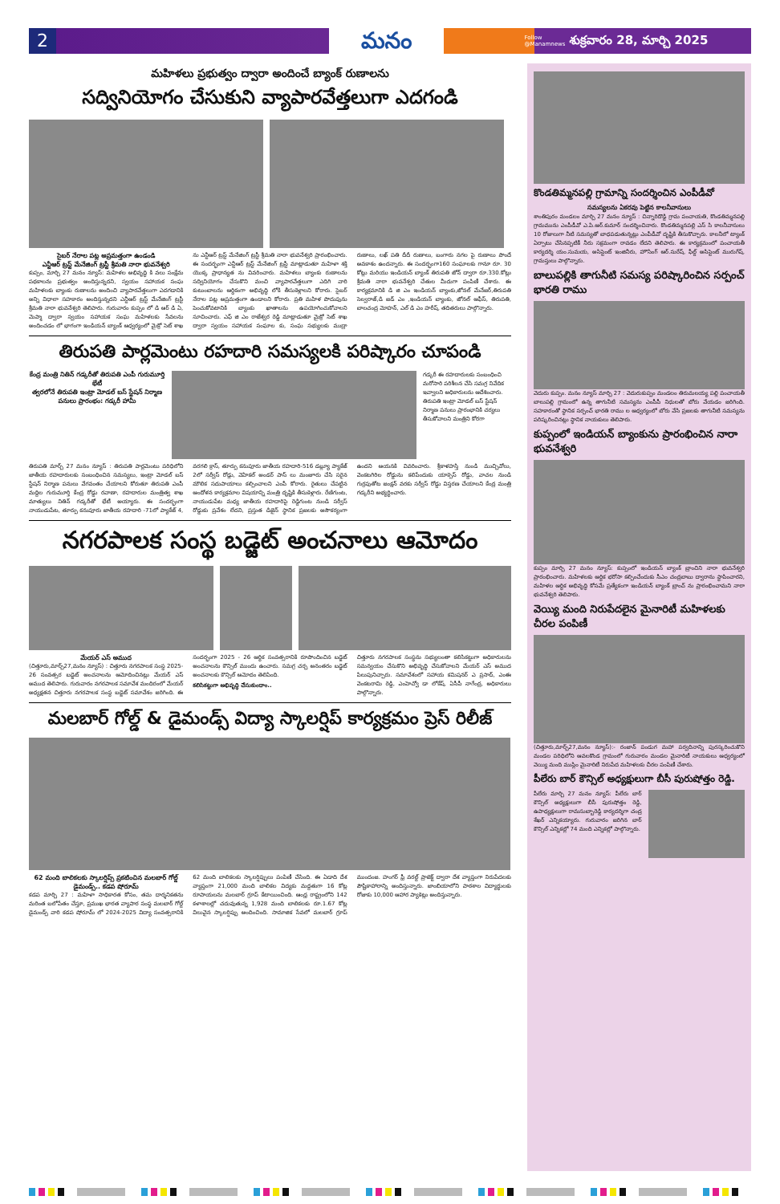2
మనం
Follow
@Manamnews
శుక్రవారం 28, మార్చి 2025
మహిళలు ప్రభుత్వం ద్వారా అందించే బ్యాంక్ రుణాలను
సద్వినియోగం చేసుకుని వ్యాపారవేత్తలుగా ఎదగండి
సైబర్ నేరాల పట్ల అప్రమత్తంగా ఉండండి
ఎన్టీఆర్ ట్రస్ట్ మేనేజింగ్ ట్రస్టీ శ్రీమతి నారా భువనేశ్వరి
కుప్పం, మార్చి 27 మనం న్యూస్: మహిళల అభివృద్ధి కి వలు సంక్షేమ పథకాలను ప్రభుత్వం అందిస్తున్నదని, స్వయం సహాయక సంఘ మహిళలకు బ్యాంకు రుణాలను అందించి వ్యాపారవేత్తలుగా ఎదగడానికి అన్ని విధాలా సహకారం అందిస్తున్నదని ఎన్టీఆర్ ట్రస్ట్ మేనేజింగ్ ట్రస్టీ శ్రీమతి నారా భువనేశ్వరి తెలిపారు. గురువారం కుప్పం లో డి ఆర్ డి ఏ, మెప్మా ద్వారా స్వయం సహాయక సంఘ మహిళలకు సేవలను అందించడం లో భాగంగా ఇండియన్ బ్యాంక్ ఆధ్వర్యంలో మైక్రో సెట్ శాఖ ను ఎన్టీఆర్ ట్రస్ట్ మేనేజింగ్ ట్రస్టీ శ్రీమతి నారా భువనేశ్వరి ప్రారంభించారు. ఈ సందర్భంగా ఎన్టీఆర్ ట్రస్ట్ మేనేజింగ్ ట్రస్టీ మాట్లాడుతూ మహిళా శక్తి యొక్క ప్రాధాన్యత ను వివరించారు. మహిళలు బ్యాంకు రుణాలను సద్వినియోగం చేసుకొని మంచి వ్యాపారవేత్తలుగా ఎదిగి వారి కుటుంబాలను ఆర్థికంగా అభివృద్ధి లోకి తీసుకెళ్లాలని కోరారు. సైబర్ నేరాల పట్ల అప్రమత్తంగా ఉండాలని కోరారు. ప్రతి మహిళ పొదుపును పెంచుకోవటానికి బ్యాంకు ఖాతాలను ఉపయోగించుకోవాలని సూచించారు. ఎఫ్ జి ఎం రాజేశ్వర రెడ్డి మాట్లాడుతూ మైక్రో సెట్ శాఖ ద్వారా స్వయం సహాయక సంఘాల కు, సంఘ సభ్యులకు ముద్రా రుణాలు, లఖ్ పతి దీదీ రుణాలు, బంగారు నగల పై రుణాలు పొందే అవకాశం ఉందన్నారు. ఈ సందర్భంగా160 సంఘాలకు గానూ రూ. 30 కోట్లు మరియు ఇండియన్ బ్యాంక్ తిరుపతి జోన్ ద్వారా రూ.330.కోట్లు శ్రీమతి నారా భువనేశ్వరి చేతుల మీదుగా పంపిణీ చేశారు. ఈ కార్యక్రమానికి డి జి ఎం ఇండియన్ బ్యాంకు,జోనల్ మేనేజర్,తిరుపతి సెల్వరాజ్,డి జడ్ ఎం ,ఇండియన్ బ్యాంకు, జోనల్ ఆఫీస్, తిరుపతి, బాలచంద్ర మోహన్, ఎల్ డి ఎం హరీష్, తదితరులు పాల్గొన్నారు.
తిరుపతి పార్లమెంటు రహదారి సమస్యలకి పరిష్కారం చూపండి
కేంద్ర మంత్రి నితిన్ గడ్కరీతో తిరుపతి ఎంపీ గురుమూర్తి భేటీ
త్వరలోనే తిరుపతి ఇంట్రా మోడల్ బస్ స్టేషన్ నిర్మాణ పనులు ప్రారంభం: గడ్కరీ హామీ
గడ్కరీ ఈ రహదారులకు సంబంధించి మరోసారి పరిశీలన చేసి సమగ్ర నివేదిక ఇవ్వాలని అధికారులను ఆదేశించారు. తిరుపతి ఇంట్రా మోడల్ బస్ స్టేషన్ నిర్మాణ పనులు ప్రారంభానికి చర్యలు తీసుకోవాలని మంత్రిని కోరగా
తిరుపతి మార్చ్ 27 మనం న్యూస్ : తిరుపతి పార్లమెంటు పరిధిలోని జాతీయ రహదారులకు సంబంధించిన సమస్యలు, ఇంట్రా మోడల్ బస్ స్టేషన్ నిర్మాణ పనులు వేగవంతం చేయాలని కోరుతూ తిరుపతి ఎంపీ మద్దిల గురుమూర్తి కేంద్ర రోడ్డు రవాణా, రహదారుల మంత్రిత్వ శాఖ మాత్యులు నితిన్ గడ్కరీతో భేటీ అయ్యారు. ఈ సందర్భంగా నాయుడుపేట, తూర్పు కనుపూరు జాతీయ రహదారి -71లో ప్యాకేజ్ 4, వరగలి క్రాస్, తూర్పు కనుపూరు జాతీయ రహదారి-516 డబ్ల్యూ ప్యాకేజ్ 2లో సర్వీస్ రోడ్లు, వెహికల్ అండర్ పాస్ లు మంజూరు చేసి సరైన మౌలిక సదుపాయాలు కల్పించాలని ఎంపీ కోరారు. రైతులు చేపట్టిన ఆందోళన కార్యక్రమాల విషయాన్ని మంత్రి దృష్టికి తీసుకెళ్లారు. రేణిగుంట, నాయుడుపేట మధ్య జాతీయ రహదారిపై రెడ్డిగుంట నుండి సర్వీస్ రోడ్డుకు ప్రవేశం లేదని, ప్రస్తుత డిజైన్ స్థానిక ప్రజలకు అసౌకర్యంగా ఉందని ఆయనకి వివరించారు. శ్రీకాళహస్తి నుండి ముచ్చివోలు, వెంకటగిరిల రోడ్డును కలిపేందుకు యాక్సెస్ రోడ్డు, వాచల నుండి గుర్రపుతోట జంక్షన్ వరకు సర్వీస్ రోడ్డు విస్తరణ చేయాలని కేంద్ర మంత్రి గడ్కరీని అభ్యర్థించారు.
నగరపాలక సంస్థ బడ్జెట్ అంచనాలు ఆమోదం
మేయర్ ఎస్ అముద
(చిత్తూరు,మార్చ్27,మనం న్యూస్) : చిత్తూరు నగరపాలక సంస్థ 2025-26 సంవత్సర బడ్జెట్ అంచనాలను ఆమోదించినట్లు మేయర్ ఎస్ అముద తెలిపారు. గురువారం నగరపాలక సమావేశ మందిరంలో మేయర్ అధ్యక్షతన చిత్తూరు నగరపాలక సంస్థ బడ్జెట్ సమావేశం జరిగింది. ఈ సందర్భంగా 2025 - 26 ఆర్థిక సంవత్సరానికి రూపొందించిన బడ్జెట్ అంచనాలను కౌన్సిల్ ముందు ఉంచారు. సమగ్ర చర్చ అనంతరం బడ్జెట్ అంచనాలకు కౌన్సిల్ ఆమోదం తెలిపింది.
కలిసికట్టుగా అభివృద్ధి చేసుకుందాం..
చిత్తూరు నగరపాలక సంస్థను సభ్యులంతా కలిసికట్టుగా అధికారులను సమన్వయం చేసుకొని అభివృద్ధి చేసుకోవాలని మేయర్ ఎస్ అముద పిలుపునిచ్చారు. సమావేశంలో సహాయ కమిషనర్ ఎ ప్రసాద్, ఎంఈ వెంకటరామి రెడ్డి, ఎంహెచ్వో డా లోకేష్, ఏసీపీ నాగేంద్ర, అధికారులు పాల్గొన్నారు.
మలబార్ గోల్డ్ & డైమండ్స్ విద్యా స్కాలర్షిప్ కార్యక్రమం ప్రెస్ రిలీజ్
62 మంది బాలికలకు స్కాలర్షిప్స్ ప్రకటించిన మలబార్ గోల్డ్ డైమండ్స్.. కడప షోరూమ్
కడప మార్చి 27 : మహిళా సాధికారత కోసం, తమ దార్శనికతను మరింత బలోపేతం చేస్తూ, ప్రముఖ భారత వ్యాపార సంస్థ మలబార్ గోల్డ్ డైమండ్స్ వారి కడప షోరూమ్ లో 2024-2025 విద్యా సంవత్సరానికి 62 మంది బాలికలకు స్కాలర్షిప్పులు పంపిణీ చేసింది. ఈ ఏడాది దేశ వ్యాప్తంగా 21,000 మంది బాలికల విద్యకు మద్దతుగా 16 కోట్ల రూపాయలను మలబార్ గ్రూప్ కేటాయించింది. ఆంధ్ర రాష్ట్రంలోని 142 కళాశాలల్లో చదువుతున్న 1,928 మంది బాలికలకు రూ.1.67 కోట్ల విలువైన స్కాలర్షిప్పు అందించింది. సామాజిక సేవలో మలబార్ గ్రూప్ ముందంజ. హంగర్ ఫ్రీ వరల్డ్ ప్రాజెక్ట్ ద్వారా దేశ వ్యాప్తంగా నిరుపేదలకు పౌష్టికాహారాన్ని అందిస్తున్నారు. జాంబియాలోని పాఠశాల విద్యార్థులకు రోజుకు 10,000 ఆహార ప్యాకెట్లు అందిస్తున్నారు.
కొండతిమ్మనపల్లి గ్రామాన్ని సందర్శించిన ఎంపీడీవో
సమస్యలను ఏకరవు పెట్టిన కాలనీవాసులు
శాంతిపురం మండలం మార్చి 27 మనం న్యూస్ : చిన్నారిదొడ్డి గ్రామ పంచాయతి, కొండతిమ్మనపల్లి గ్రామమును ఎంపీడీవో ఎ.పి.ఆర్.కుమార్ సందర్శించినారు. కొండతిమ్మనపల్లి ఎస్ సి కాలనీవాసులు 10 రోజులుగా నీటి సమస్యతో బాధపడుతున్నట్లు ఎంపీడీవో దృష్టికి తీసుకొచ్చారు. కాలనీలో ట్యాంక్ ఏర్పాటు చేసినప్పటికీ నీరు సక్రమంగా రావడం లేదని తెలిపారు. ఈ కార్యక్రమంలో పంచాయతీ కార్యదర్శి యం.సుమయ, అసిస్టెంట్ ఇంజినీరు, హౌసింగ్ ఆర్.సురేష్, ఫీల్డ్ అసిస్టెంట్ మురుగేష్, గ్రామస్తులు పాల్గొన్నారు.
బాలుపల్లికి తాగునీటి సమస్య పరిష్కారించిన సర్పంచ్ భారతి రాము
వెదురు కుప్పం. మనం న్యూస్ మార్చి 27 : వెదురుకుప్పం మండలం తిరుమలయ్య పల్లి పంచాయతీ బాలుపల్లి గ్రామంలో ఉన్న తాగునీటి సమస్యను ఎంపీపీ నిధులతో బోరు వేయడం జరిగింది. సహకారంతో స్థానిక సర్పంచ్ భారతి రాము ల ఆధ్వర్యంలో బోరు వేసి ప్రజలకు తాగునీటి సమస్యను పరిష్కరించినట్లు స్థానిక నాయకులు తెలిపారు.
కుప్పంలో ఇండియన్ బ్యాంకును ప్రారంభించిన నారా భువనేశ్వరి
కుప్పం మార్చి 27 మనం న్యూస్: కుప్పంలో ఇండియన్ బ్యాంక్ బ్రాంచిని నారా భువనేశ్వరి ప్రారంభించారు. మహిళలకు ఆర్థిక భరోసా కల్పించేందుకు సీఎం చంద్రబాబు ద్వారాను స్థాపించారని, మహిళల ఆర్థిక అభివృద్ధి కోసమే ప్రత్యేకంగా ఇండియన్ బ్యాంక్ బ్రాంచ్ ను ప్రారంభించామని నారా భువనేశ్వరి తెలిపారు.
వెయ్యి మంది నిరుపేదలైన మైనారిటీ మహిళలకు చీరల పంపిణీ
(చిత్తూరు,మార్చ్27,మనం న్యూస్):- రంజాన్ పండుగ మహా పర్వదినాన్ని పురస్కరించుకొని మండల పరిధిలోని ఆవలకొండ గ్రామంలో గురువారం మండల మైనారిటీ నాయకులు ఆధ్వర్యంలో వెయ్యి మంది ముస్లిం మైనారిటీ నిరుపేద మహిళలకు చీరల పంపిణీ చేశారు.
పీలేరు బార్ కౌన్సిల్ అధ్యక్షులుగా బీసీ పురుషోత్తం రెడ్డి.
పీలేరు మార్చి 27 మనం న్యూస్: పీలేరు బార్ కౌన్సిల్ అధ్యక్షులుగా బీసీ పురుషోత్తం రెడ్డి, ఉపాధ్యక్షులుగా రామసుబ్బారెడ్డి కార్యదర్శిగా చంద్ర శేఖర్ ఎన్నికయ్యారు. గురువారం జరిగిన బార్ కౌన్సిల్ ఎన్నికల్లో 74 మంది ఎన్నికల్లో పాల్గొన్నారు.